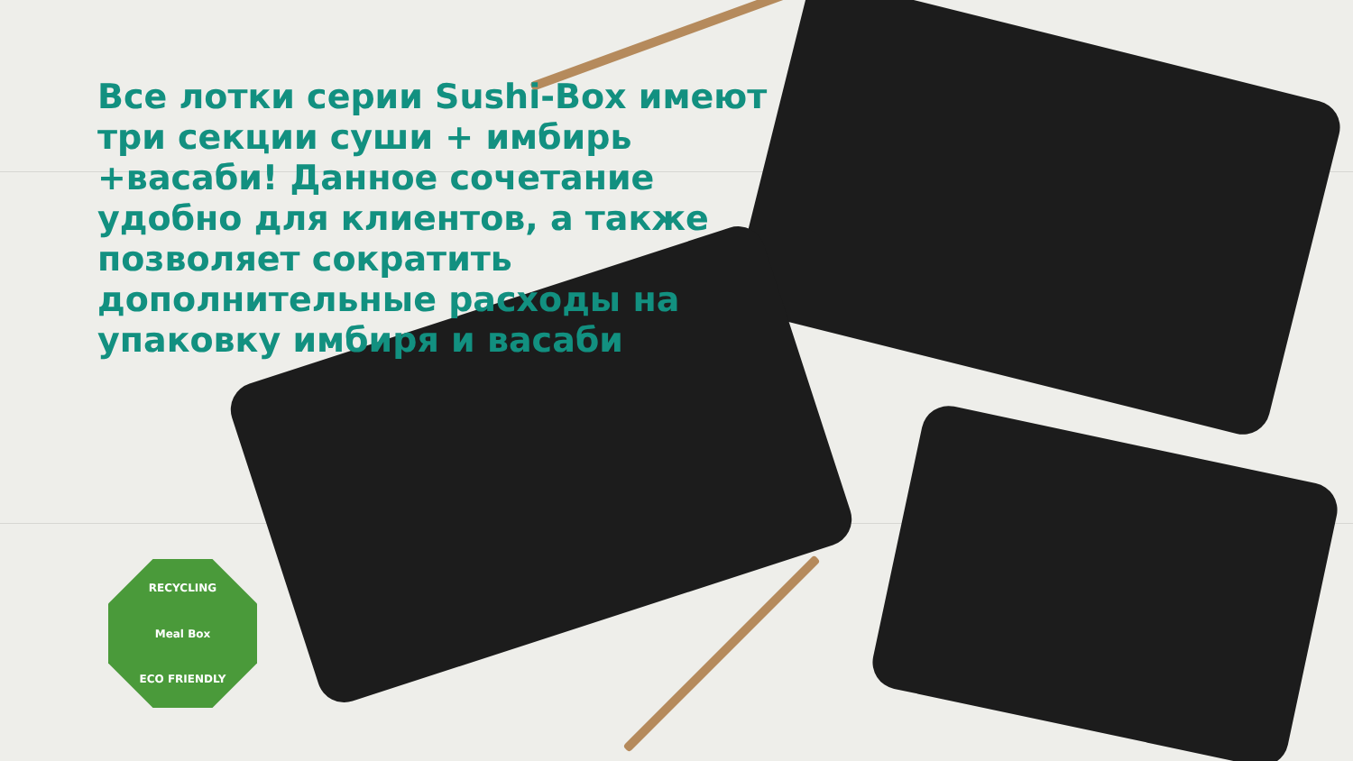Все лотки серии Sushi-Box имеют три секции суши + имбирь +васаби! Данное сочетание удобно для клиентов, а также позволяет сократить дополнительные расходы на упаковку имбиря и васаби
RECYCLING
Meal Box
ECO FRIENDLY